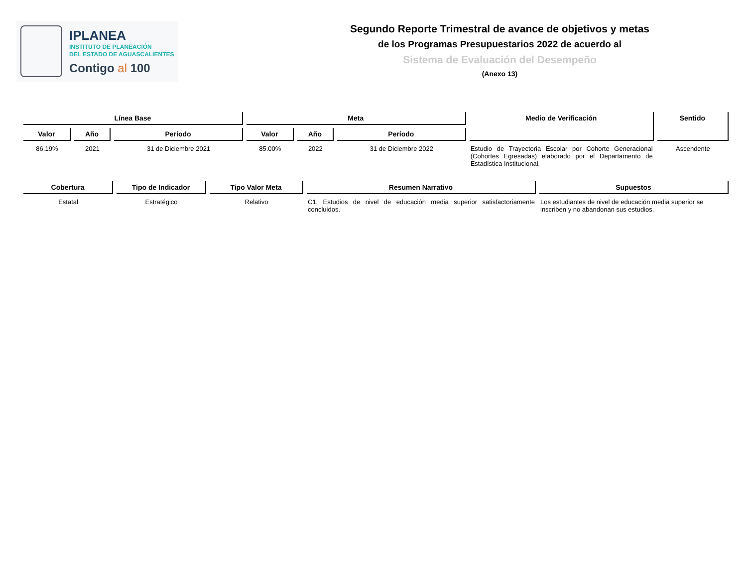IPLANEA
INSTITUTO DE PLANEACIÓN
DEL ESTADO DE AGUASCALIENTES
Contigo al 100
Segundo Reporte Trimestral de avance de objetivos y metas
de los Programas Presupuestarios 2022 de acuerdo al
Sistema de Evaluación del Desempeño
(Anexo 13)
| Línea Base | | | Meta | | | Medio de Verificación | Sentido |
| --- | --- | --- | --- | --- | --- | --- | --- |
| Valor | Año | Período | Valor | Año | Período | | |
| 86.19% | 2021 | 31 de Diciembre 2021 | 85.00% | 2022 | 31 de Diciembre 2022 | Estudio de Trayectoria Escolar por Cohorte Generacional (Cohortes Egresadas) elaborado por el Departamento de Estadística Institucional. | Ascendente |
| Cobertura | Tipo de Indicador | Tipo Valor Meta | Resumen Narrativo | Supuestos |
| --- | --- | --- | --- | --- |
| Estatal | Estratégico | Relativo | C1. Estudios de nivel de educación media superior satisfactoriamente concluidos. | Los estudiantes de nivel de educación media superior se inscriben y no abandonan sus estudios. |